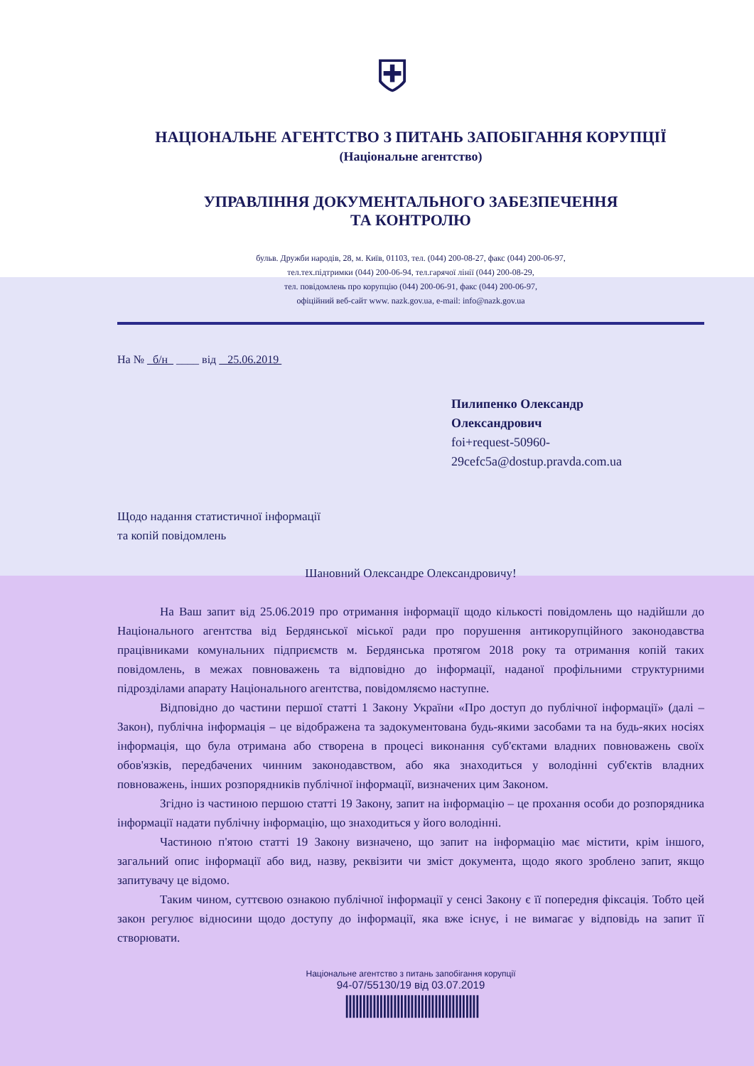⛨
НАЦІОНАЛЬНЕ АГЕНТСТВО З ПИТАНЬ ЗАПОБІГАННЯ КОРУПЦІЇ
(Національне агентство)
УПРАВЛІННЯ ДОКУМЕНТАЛЬНОГО ЗАБЕЗПЕЧЕННЯ
ТА КОНТРОЛЮ
бульв. Дружби народів, 28, м. Київ, 01103, тел. (044) 200-08-27, факс (044) 200-06-97,
тел.тех.підтримки (044) 200-06-94, тел.гарячої лінії (044) 200-08-29,
тел. повідомлень про корупцію (044) 200-06-91, факс (044) 200-06-97,
офіційний веб-сайт www. nazk.gov.ua, e-mail: info@nazk.gov.ua
На № б/н ____ від 25.06.2019
Пилипенко Олександр
Олександрович
foi+request-50960-
29cefc5a@dostup.pravda.com.ua
Щодо надання статистичної інформації
та копій повідомлень
Шановний Олександре Олександровичу!
На Ваш запит від 25.06.2019 про отримання інформації щодо кількості повідомлень що надійшли до Національного агентства від Бердянської міської ради про порушення антикорупційного законодавства працівниками комунальних підприємств м. Бердянська протягом 2018 року та отримання копій таких повідомлень, в межах повноважень та відповідно до інформації, наданої профільними структурними підрозділами апарату Національного агентства, повідомляємо наступне.
Відповідно до частини першої статті 1 Закону України «Про доступ до публічної інформації» (далі – Закон), публічна інформація – це відображена та задокументована будь-якими засобами та на будь-яких носіях інформація, що була отримана або створена в процесі виконання суб'єктами владних повноважень своїх обов'язків, передбачених чинним законодавством, або яка знаходиться у володінні суб'єктів владних повноважень, інших розпорядників публічної інформації, визначених цим Законом.
Згідно із частиною першою статті 19 Закону, запит на інформацію – це прохання особи до розпорядника інформації надати публічну інформацію, що знаходиться у його володінні.
Частиною п'ятою статті 19 Закону визначено, що запит на інформацію має містити, крім іншого, загальний опис інформації або вид, назву, реквізити чи зміст документа, щодо якого зроблено запит, якщо запитувачу це відомо.
Таким чином, суттєвою ознакою публічної інформації у сенсі Закону є її попередня фіксація. Тобто цей закон регулює відносини щодо доступу до інформації, яка вже існує, і не вимагає у відповідь на запит її створювати.
Національне агентство з питань запобігання корупції
94-07/55130/19 від 03.07.2019
|||||||||||||||||||||||||||||||||||||||